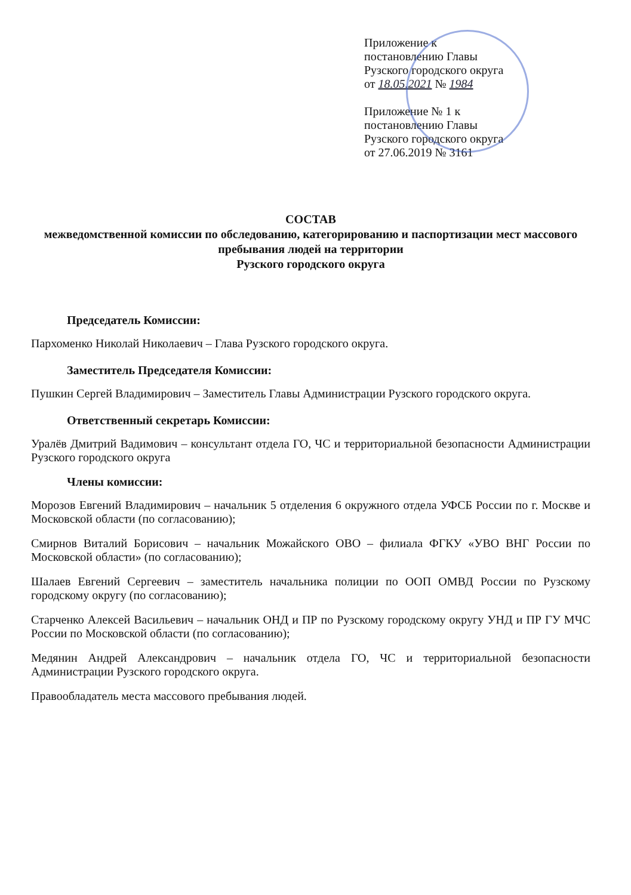Приложение к
постановлению Главы
Рузского городского округа
от 18.05.2021 № 1984
Приложение № 1 к
постановлению Главы
Рузского городского округа
от 27.06.2019 № 3161
СОСТАВ
межведомственной комиссии по обследованию, категорированию и паспортизации мест массового пребывания людей на территории
Рузского городского округа
Председатель Комиссии:
Пархоменко Николай Николаевич – Глава Рузского городского округа.
Заместитель Председателя Комиссии:
Пушкин Сергей Владимирович – Заместитель Главы Администрации Рузского городского округа.
Ответственный секретарь Комиссии:
Уралёв Дмитрий Вадимович – консультант отдела ГО, ЧС и территориальной безопасности Администрации Рузского городского округа
Члены комиссии:
Морозов Евгений Владимирович – начальник 5 отделения 6 окружного отдела УФСБ России по г. Москве и Московской области (по согласованию);
Смирнов Виталий Борисович – начальник Можайского ОВО – филиала ФГКУ «УВО ВНГ России по Московской области» (по согласованию);
Шалаев Евгений Сергеевич – заместитель начальника полиции по ООП ОМВД России по Рузскому городскому округу (по согласованию);
Старченко Алексей Васильевич – начальник ОНД и ПР по Рузскому городскому округу УНД и ПР ГУ МЧС России по Московской области (по согласованию);
Медянин Андрей Александрович – начальник отдела ГО, ЧС и территориальной безопасности Администрации Рузского городского округа.
Правообладатель места массового пребывания людей.